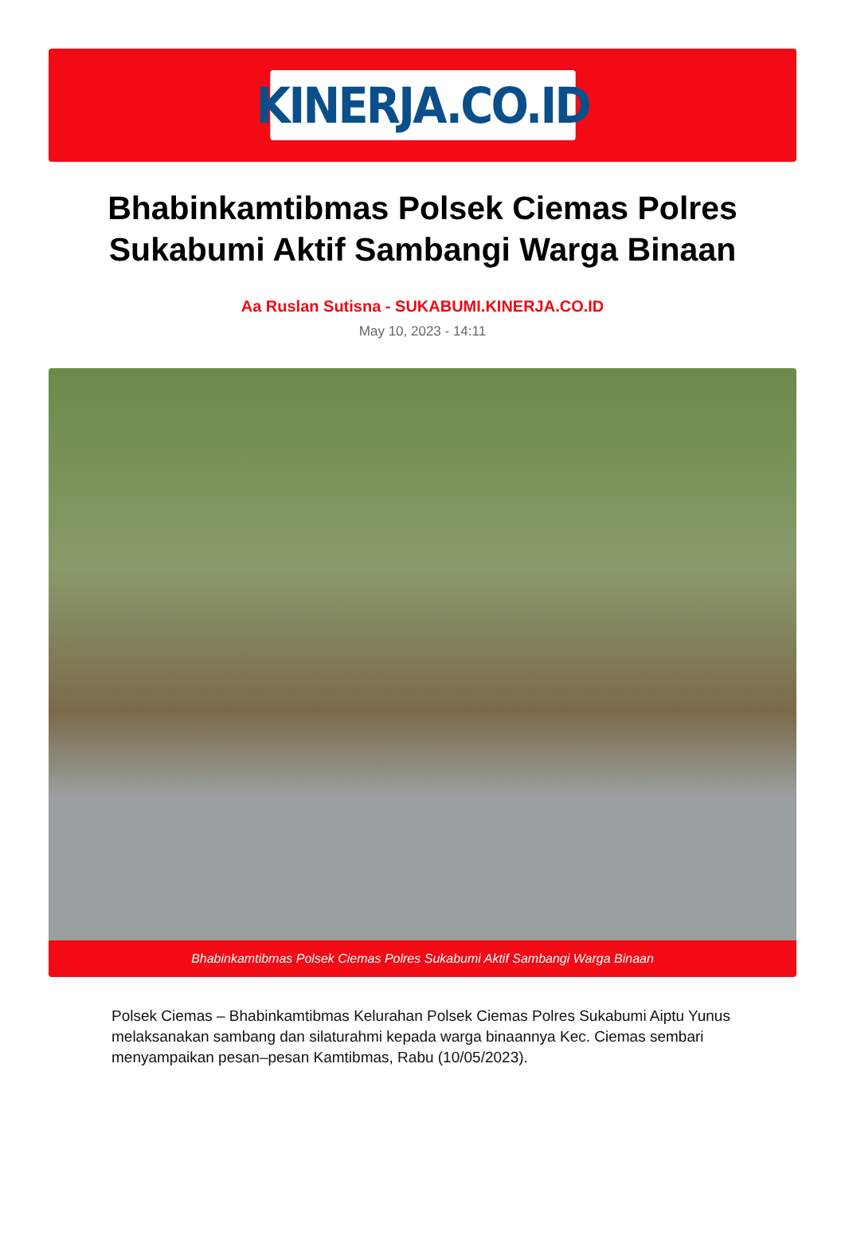KINERJA.CO.ID
Bhabinkamtibmas Polsek Ciemas Polres Sukabumi Aktif Sambangi Warga Binaan
Aa Ruslan Sutisna - SUKABUMI.KINERJA.CO.ID
May 10, 2023 - 14:11
Bhabinkamtibmas Polsek Ciemas Polres Sukabumi Aktif Sambangi Warga Binaan
Polsek Ciemas – Bhabinkamtibmas Kelurahan Polsek Ciemas Polres Sukabumi Aiptu Yunus melaksanakan sambang dan silaturahmi kepada warga binaannya Kec. Ciemas sembari menyampaikan pesan–pesan Kamtibmas, Rabu (10/05/2023).